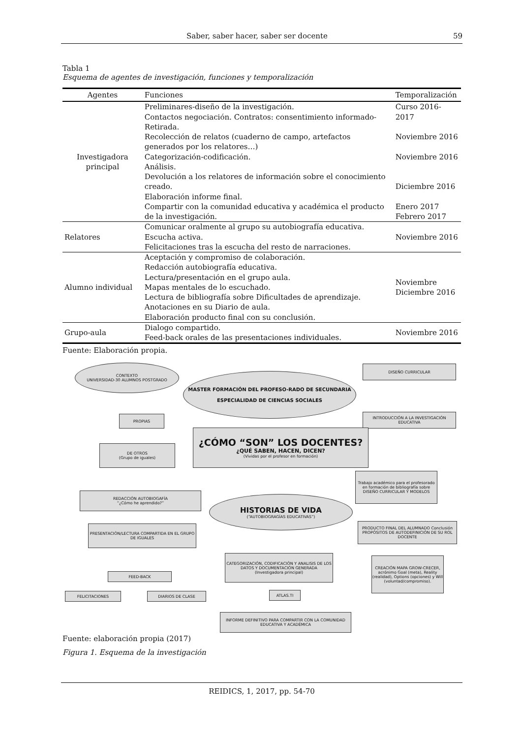Saber, saber hacer, saber ser docente 59
Tabla 1
Esquema de agentes de investigación, funciones y temporalización
| Agentes | Funciones | Temporalización |
| --- | --- | --- |
| Investigadora principal | Preliminares-diseño de la investigación. Contactos negociación. Contratos: consentimiento informado-Retirada. Recolección de relatos (cuaderno de campo, artefactos generados por los relatores…) Categorización-codificación. Análisis. Devolución a los relatores de información sobre el conocimiento creado. Elaboración informe final. Compartir con la comunidad educativa y académica el producto de la investigación. | Curso 2016-2017 Noviembre 2016 Noviembre 2016 Diciembre 2016 Enero 2017 Febrero 2017 |
| Relatores | Comunicar oralmente al grupo su autobiografía educativa. Escucha activa. Felicitaciones tras la escucha del resto de narraciones. | Noviembre 2016 |
| Alumno individual | Aceptación y compromiso de colaboración. Redacción autobiografía educativa. Lectura/presentación en el grupo aula. Mapas mentales de lo escuchado. Lectura de bibliografía sobre Dificultades de aprendizaje. Anotaciones en su Diario de aula. Elaboración producto final con su conclusión. | Noviembre Diciembre 2016 |
| Grupo-aula | Dialogo compartido. Feed-back orales de las presentaciones individuales. | Noviembre 2016 |
Fuente: Elaboración propia.
CONTEXTO
UNIVERSIDAD-30 ALUMNOS POSTGRADO
MASTER FORMACIÓN DEL PROFESO-RADO DE SECUNDARIA
ESPECIALIDAD DE CIENCIAS SOCIALES
DISEÑO CURRICULAR
INTRODUCCIÓN A LA INVESTIGACIÓN EDUCATIVA
PROPIAS
DE OTROS
(Grupo de iguales)
¿CÓMO “SON” LOS DOCENTES?
¿QUÉ SABEN, HACEN, DICEN?
(Vividas por el profesor en formación)
Trabajo académico para el profesorado en formación de bibliografía sobre DISEÑO CURRICULAR Y MODELOS
REDACCIÓN AUTOBIOGAFÍA
“¿Cómo he aprendido?”
HISTORIAS DE VIDA
(“AUTOBIOGRAGÍAS EDUCATIVAS”)
PRODUCTO FINAL DEL ALUMNADO Conclusión PROPÓSITOS DE AUTODEFINICIÓN DE SU ROL DOCENTE
PRESENTACIÓN/LECTURA COMPARTIDA EN EL GRUPO DE IGUALES
CATEGORIZACIÓN, CODIFICACIÓN Y ANALISIS DE LOS DATOS Y DOCUMENTACIÓN GENERADA
(Investigadora principal)
CREACIÓN MAPA GROW-CRECER, acrónimo Goal (meta), Reality (realidad), Options (opciones) y Will (voluntad/compromiso).
FEED-BACK
FELICITACIONES DIARIOS DE CLASE ATLAS.TI
INFORME DEFINITIVO PARA COMPARTIR CON LA COMUNIDAD EDUCATIVA Y ACADÉMICA
Fuente: elaboración propia (2017)
Figura 1. Esquema de la investigación
REIDICS, 1, 2017, pp. 54-70